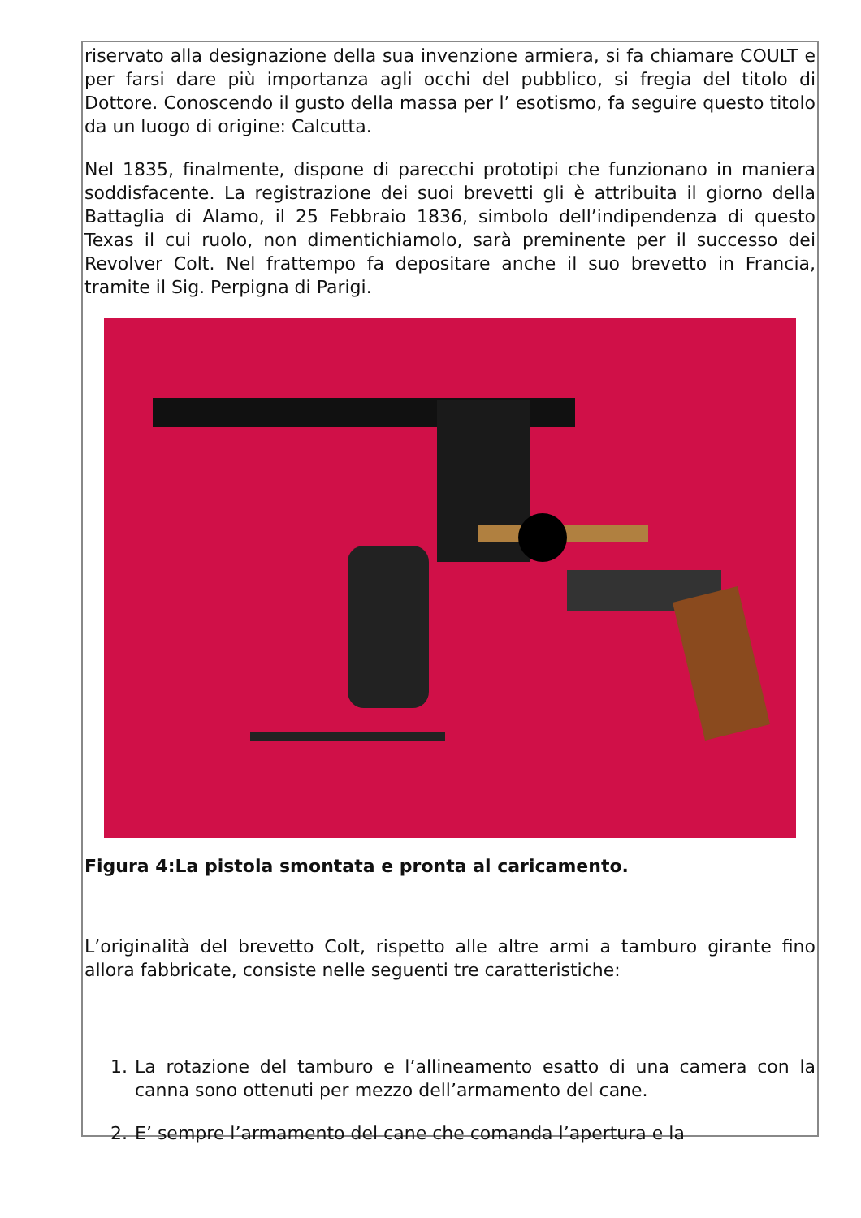riservato alla designazione della sua invenzione armiera, si fa chiamare COULT e per farsi dare più importanza agli occhi del pubblico, si fregia del titolo di Dottore. Conoscendo il gusto della massa per l’ esotismo, fa seguire questo titolo da un luogo di origine: Calcutta.
Nel 1835, finalmente, dispone di parecchi prototipi che funzionano in maniera soddisfacente. La registrazione dei suoi brevetti gli è attribuita il giorno della Battaglia di Alamo, il 25 Febbraio 1836, simbolo dell’indipendenza di questo Texas il cui ruolo, non dimentichiamolo, sarà preminente per il successo dei Revolver Colt. Nel frattempo fa depositare anche il suo brevetto in Francia, tramite il Sig. Perpigna di Parigi.
Figura 4:La pistola smontata e pronta al caricamento.
L’originalità del brevetto Colt, rispetto alle altre armi a tamburo girante fino allora fabbricate, consiste nelle seguenti tre caratteristiche:
1. La rotazione del tamburo e l’allineamento esatto di una camera con la canna sono ottenuti per mezzo dell’armamento del cane.
2. E’ sempre l’armamento del cane che comanda l’apertura e la